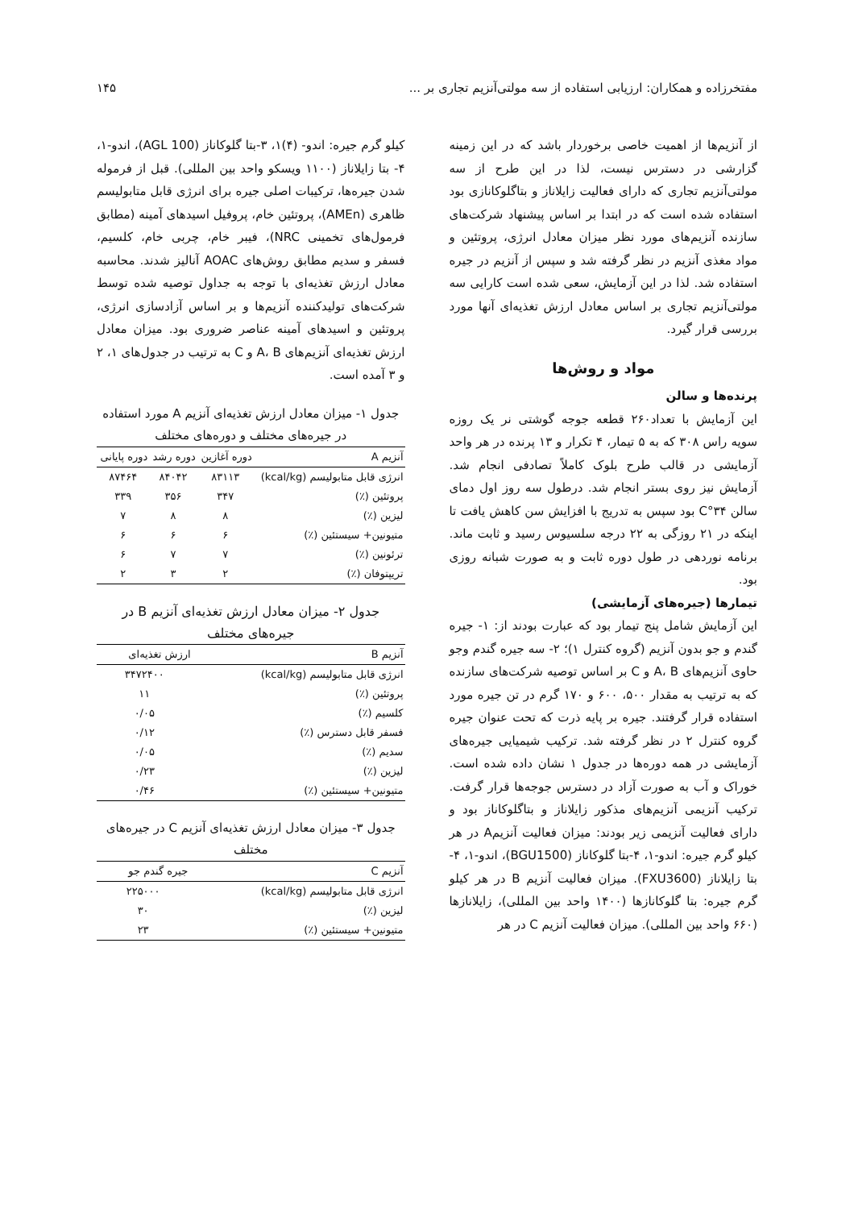مفتخرزاده و همکاران: ارزیابی استفاده از سه مولتی‌آنزیم تجاری بر ... ۱۴۵
از آنزیم‌ها از اهمیت خاصی برخوردار باشد که در این زمینه گزارشی در دسترس نیست، لذا در این طرح از سه مولتی‌آنزیم تجاری که دارای فعالیت زایلاناز و بتاگلوکانازی بود استفاده شده است که در ابتدا بر اساس پیشنهاد شرکت‌های سازنده آنزیم‌های مورد نظر میزان معادل انرژی، پروتئین و مواد مغذی آنزیم در نظر گرفته شد و سپس از آنزیم در جیره استفاده شد. لذا در این آزمایش، سعی شده است کارایی سه مولتی‌آنزیم تجاری بر اساس معادل ارزش تغذیه‌ای آنها مورد بررسی قرار گیرد.
مواد و روش‌ها
پرنده‌ها و سالن
این آزمایش با تعداد۲۶۰ قطعه جوجه گوشتی نر یک روزه سویه راس ۳۰۸ که به ۵ تیمار، ۴ تکرار و ۱۳ پرنده در هر واحد آزمایشی در قالب طرح بلوک کاملاً تصادفی انجام شد. آزمایش نیز روی بستر انجام شد. درطول سه روز اول دمای سالن ۳۴°C بود سپس به تدریج با افزایش سن کاهش یافت تا اینکه در ۲۱ روزگی به ۲۲ درجه سلسیوس رسید و ثابت ماند. برنامه نوردهی در طول دوره ثابت و به صورت شبانه روزی بود.
تیمارها (جیره‌های آزمایشی)
این آزمایش شامل پنج تیمار بود که عبارت بودند از: ۱- جیره گندم و جو بدون آنزیم (گروه کنترل ۱)؛ ۲- سه جیره گندم وجو حاوی آنزیم‌های A، B و C بر اساس توصیه شرکت‌های سازنده که به ترتیب به مقدار ۵۰۰، ۶۰۰ و ۱۷۰ گرم در تن جیره مورد استفاده قرار گرفتند. جیره بر پایه ذرت که تحت عنوان جیره گروه کنترل ۲ در نظر گرفته شد. ترکیب شیمیایی جیره‌های آزمایشی در همه دوره‌ها در جدول ۱ نشان داده شده است. خوراک و آب به صورت آزاد در دسترس جوجه‌ها قرار گرفت. ترکیب آنزیمی آنزیم‌های مذکور زایلاناز و بتاگلوکاناز بود و دارای فعالیت آنزیمی زیر بودند: میزان فعالیت آنزیمA در هر کیلو گرم جیره: اندو-۱، ۴-بتا گلوکاناز (BGU1500)، اندو-۱، ۴- بتا زایلاناز (FXU3600). میزان فعالیت آنزیم B در هر کیلو گرم جیره: بتا گلوکانازها (۱۴۰۰ واحد بین المللی)، زایلانازها (۶۶۰ واحد بین المللی). میزان فعالیت آنزیم C در هر
کیلو گرم جیره: اندو- (۴)۱، ۳-بتا گلوکاناز (AGL 100)، اندو-۱، ۴- بتا زایلاناز (۱۱۰۰ ویسکو واحد بین المللی). قبل از فرموله شدن جیره‌ها، ترکیبات اصلی جیره برای انرژی قابل متابولیسم ظاهری (AMEn)، پروتئین خام، پروفیل اسیدهای آمینه (مطابق فرمول‌های تخمینی NRC)، فیبر خام، چربی خام، کلسیم، فسفر و سدیم مطابق روش‌های AOAC آنالیز شدند. محاسبه معادل ارزش تغذیه‌ای با توجه به جداول توصیه شده توسط شرکت‌های تولیدکننده آنزیم‌ها و بر اساس آزادسازی انرژی، پروتئین و اسیدهای آمینه عناصر ضروری بود. میزان معادل ارزش تغذیه‌ای آنزیم‌های A، B و C به ترتیب در جدول‌های ۱، ۲ و ۳ آمده است.
جدول ۱- میزان معادل ارزش تغذیه‌ای آنزیم A مورد استفاده در جیره‌های مختلف و دوره‌های مختلف
| آنزیم A | دوره آغازین | دوره رشد | دوره پایانی |
| --- | --- | --- | --- |
| انرژی قابل متابولیسم (kcal/kg) | ۸۳۱۱۳ | ۸۴۰۴۲ | ۸۷۴۶۴ |
| پروتئین (٪) | ۳۴۷ | ۳۵۶ | ۳۳۹ |
| لیزین (٪) | ۸ | ۸ | ۷ |
| متیونین+ سیستئین (٪) | ۶ | ۶ | ۶ |
| ترئونین (٪) | ۷ | ۷ | ۶ |
| تریپتوفان (٪) | ۲ | ۳ | ۲ |
جدول ۲- میزان معادل ارزش تغذیه‌ای آنزیم B در جیره‌های مختلف
| آنزیم B | ارزش تغذیه‌ای |
| --- | --- |
| انرژی قابل متابولیسم (kcal/kg) | ۳۴۷۲۴۰۰ |
| پروتئین (٪) | ۱۱ |
| کلسیم (٪) | ۰/۰۵ |
| فسفر قابل دسترس (٪) | ۰/۱۲ |
| سدیم (٪) | ۰/۰۵ |
| لیزین (٪) | ۰/۲۳ |
| متیونین+ سیستئین (٪) | ۰/۴۶ |
جدول ۳- میزان معادل ارزش تغذیه‌ای آنزیم C در جیره‌های مختلف
| آنزیم C | جیره گندم جو |
| --- | --- |
| انرژی قابل متابولیسم (kcal/kg) | ۲۲۵۰۰۰ |
| لیزین (٪) | ۳۰ |
| متیونین+ سیستئین (٪) | ۲۳ |